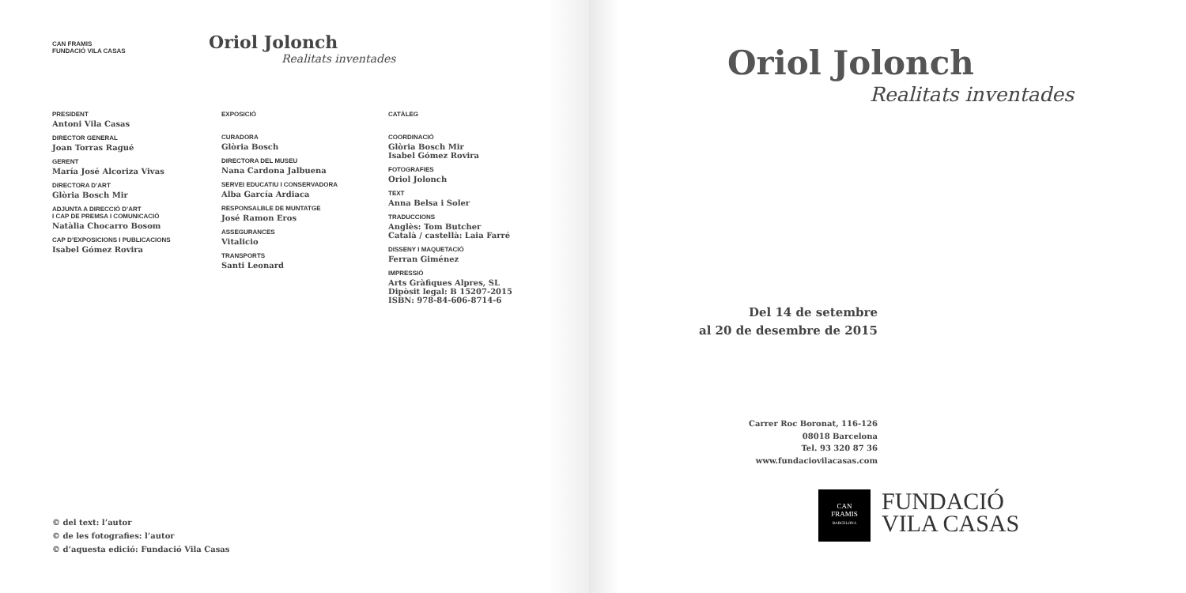CAN FRAMIS
FUNDACIÓ VILA CASAS
Oriol Jolonch
Realitats inventades
PRESIDENT
Antoni Vila Casas
DIRECTOR GENERAL
Joan Torras Ragué
GERENT
María José Alcoriza Vivas
DIRECTORA D’ART
Glòria Bosch Mir
ADJUNTA A DIRECCIÓ D’ART
I CAP DE PREMSA I COMUNICACIÓ
Natàlia Chocarro Bosom
CAP D’EXPOSICIONS I PUBLICACIONS
Isabel Gómez Rovira
EXPOSICIÓ
CURADORA
Glòria Bosch
DIRECTORA DEL MUSEU
Nana Cardona Jalbuena
SERVEI EDUCATIU I CONSERVADORA
Alba García Ardiaca
RESPONSALBLE DE MUNTATGE
José Ramon Eros
ASSEGURANCES
Vitalicio
TRANSPORTS
Santi Leonard
CATÀLEG
COORDINACIÓ
Glòria Bosch Mir
Isabel Gómez Rovira
FOTOGRAFIES
Oriol Jolonch
TEXT
Anna Belsa i Soler
TRADUCCIONS
Anglès: Tom Butcher
Català / castellà: Laia Farré
DISSENY I MAQUETACIÓ
Ferran Giménez
IMPRESSIÓ
Arts Gràfiques Alpres, SL
Dipòsit legal: B 15207-2015
ISBN: 978-84-606-8714-6
© del text: l’autor
© de les fotografies: l’autor
© d’aquesta edició: Fundació Vila Casas
Oriol Jolonch
Realitats inventades
Del 14 de setembre
al 20 de desembre de 2015
Carrer Roc Boronat, 116-126
08018 Barcelona
Tel. 93 320 87 36
www.fundaciovilacasas.com
CAN
FRAMIS
BARCELONA
FUNDACIÓ
VILA CASAS